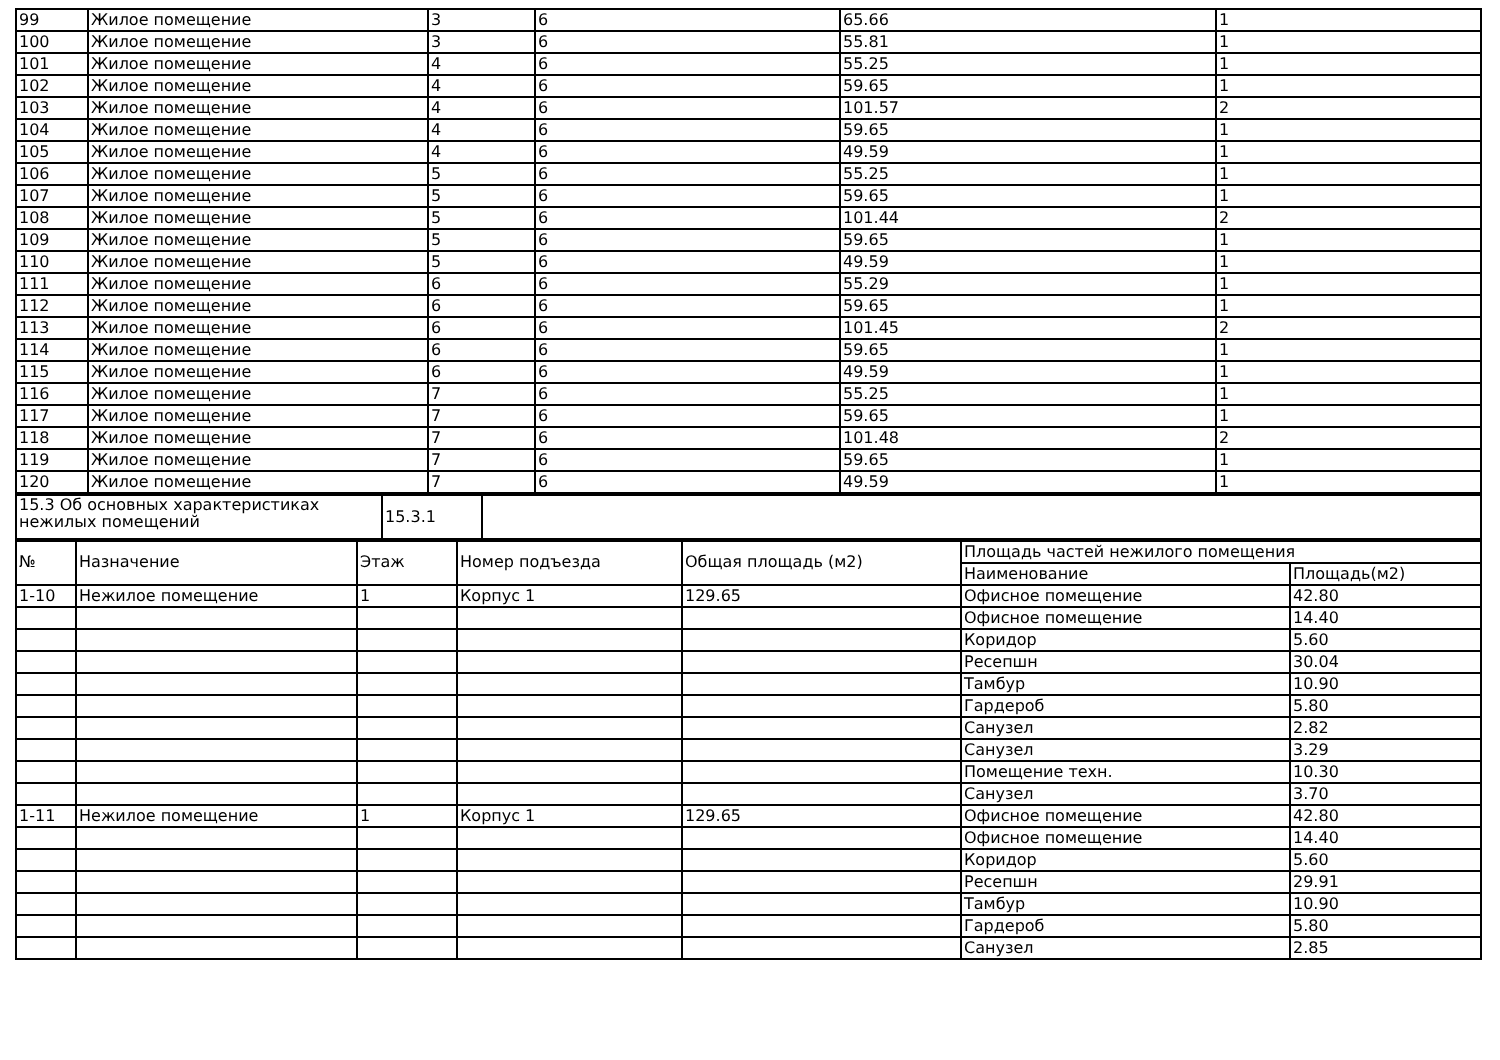| 99 | Жилое помещение | 3 | 6 | 65.66 | 1 |
| 100 | Жилое помещение | 3 | 6 | 55.81 | 1 |
| 101 | Жилое помещение | 4 | 6 | 55.25 | 1 |
| 102 | Жилое помещение | 4 | 6 | 59.65 | 1 |
| 103 | Жилое помещение | 4 | 6 | 101.57 | 2 |
| 104 | Жилое помещение | 4 | 6 | 59.65 | 1 |
| 105 | Жилое помещение | 4 | 6 | 49.59 | 1 |
| 106 | Жилое помещение | 5 | 6 | 55.25 | 1 |
| 107 | Жилое помещение | 5 | 6 | 59.65 | 1 |
| 108 | Жилое помещение | 5 | 6 | 101.44 | 2 |
| 109 | Жилое помещение | 5 | 6 | 59.65 | 1 |
| 110 | Жилое помещение | 5 | 6 | 49.59 | 1 |
| 111 | Жилое помещение | 6 | 6 | 55.29 | 1 |
| 112 | Жилое помещение | 6 | 6 | 59.65 | 1 |
| 113 | Жилое помещение | 6 | 6 | 101.45 | 2 |
| 114 | Жилое помещение | 6 | 6 | 59.65 | 1 |
| 115 | Жилое помещение | 6 | 6 | 49.59 | 1 |
| 116 | Жилое помещение | 7 | 6 | 55.25 | 1 |
| 117 | Жилое помещение | 7 | 6 | 59.65 | 1 |
| 118 | Жилое помещение | 7 | 6 | 101.48 | 2 |
| 119 | Жилое помещение | 7 | 6 | 59.65 | 1 |
| 120 | Жилое помещение | 7 | 6 | 49.59 | 1 |
| 15.3 Об основных характеристиках нежилых помещений | 15.3.1 | |
| № | Назначение | Этаж | Номер подъезда | Общая площадь (м2) | Площадь частей нежилого помещения | |
| --- | --- | --- | --- | --- | --- | --- |
| | | | | | Наименование | Площадь(м2) |
| 1-10 | Нежилое помещение | 1 | Корпус 1 | 129.65 | Офисное помещение | 42.80 |
| | | | | | Офисное помещение | 14.40 |
| | | | | | Коридор | 5.60 |
| | | | | | Ресепшн | 30.04 |
| | | | | | Тамбур | 10.90 |
| | | | | | Гардероб | 5.80 |
| | | | | | Санузел | 2.82 |
| | | | | | Санузел | 3.29 |
| | | | | | Помещение техн. | 10.30 |
| | | | | | Санузел | 3.70 |
| 1-11 | Нежилое помещение | 1 | Корпус 1 | 129.65 | Офисное помещение | 42.80 |
| | | | | | Офисное помещение | 14.40 |
| | | | | | Коридор | 5.60 |
| | | | | | Ресепшн | 29.91 |
| | | | | | Тамбур | 10.90 |
| | | | | | Гардероб | 5.80 |
| | | | | | Санузел | 2.85 |